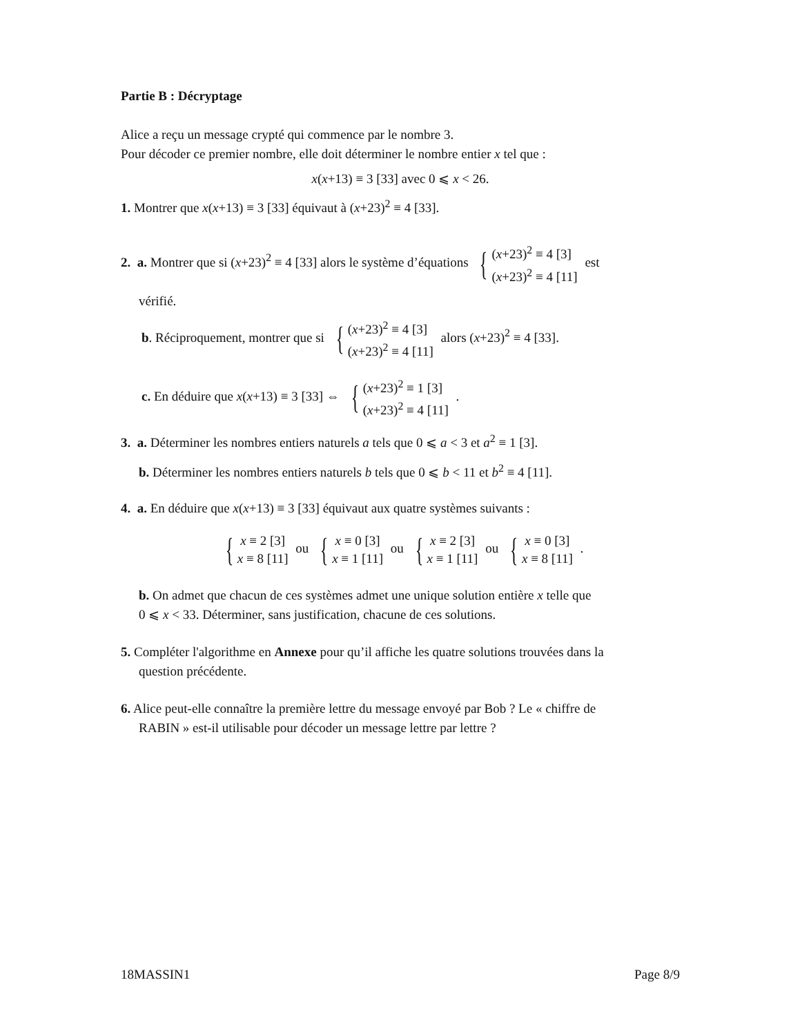Partie B : Décryptage
Alice a reçu un message crypté qui commence par le nombre 3.
Pour décoder ce premier nombre, elle doit déterminer le nombre entier x tel que :
x(x+13) ≡ 3 [33] avec 0 ⩽ x < 26.
1. Montrer que x(x+13) ≡ 3 [33] équivaut à (x+23)<sup>2</sup> ≡ 4 [33].
2. a. Montrer que si (x+23)<sup>2</sup> ≡ 4 [33] alors le système d’équations { (x+23)<sup>2</sup> ≡ 4 [3]
(x+23)<sup>2</sup> ≡ 4 [11] est
vérifié.
b. Réciproquement, montrer que si { (x+23)<sup>2</sup> ≡ 4 [3]
(x+23)<sup>2</sup> ≡ 4 [11] alors (x+23)<sup>2</sup> ≡ 4 [33].
c. En déduire que x(x+13) ≡ 3 [33] ⇔ { (x+23)<sup>2</sup> ≡ 1 [3]
(x+23)<sup>2</sup> ≡ 4 [11] .
3. a. Déterminer les nombres entiers naturels a tels que 0 ⩽ a < 3 et a<sup>2</sup> ≡ 1 [3].
b. Déterminer les nombres entiers naturels b tels que 0 ⩽ b < 11 et b<sup>2</sup> ≡ 4 [11].
4. a. En déduire que x(x+13) ≡ 3 [33] équivaut aux quatre systèmes suivants :
{ x ≡ 2 [3]
x ≡ 8 [11] ou { x ≡ 0 [3]
x ≡ 1 [11] ou { x ≡ 2 [3]
x ≡ 1 [11] ou { x ≡ 0 [3]
x ≡ 8 [11] .
b. On admet que chacun de ces systèmes admet une unique solution entière x telle que
0 ⩽ x < 33. Déterminer, sans justification, chacune de ces solutions.
5. Compléter l'algorithme en Annexe pour qu’il affiche les quatre solutions trouvées dans la
question précédente.
6. Alice peut-elle connaître la première lettre du message envoyé par Bob ? Le « chiffre de
RABIN » est-il utilisable pour décoder un message lettre par lettre ?
18MASSIN1 Page 8/9